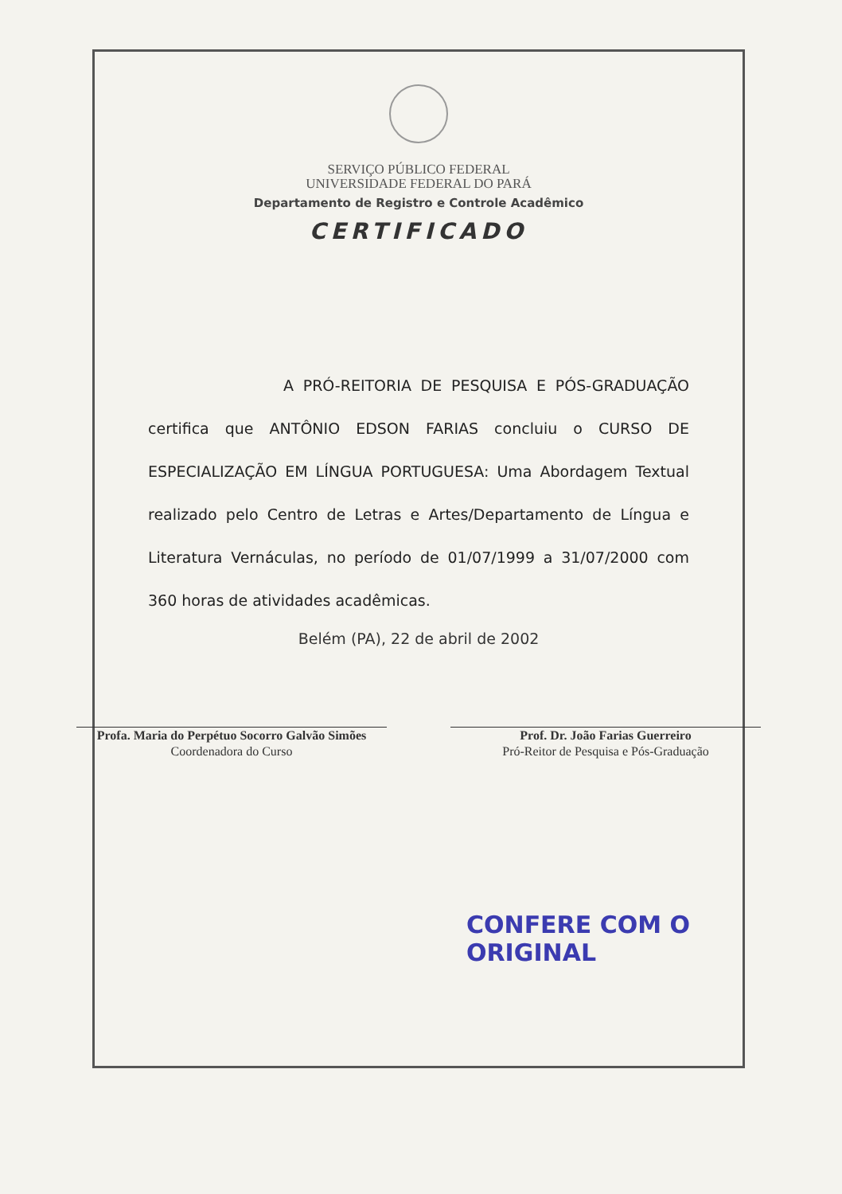SERVIÇO PÚBLICO FEDERAL
UNIVERSIDADE FEDERAL DO PARÁ
Departamento de Registro e Controle Acadêmico
CERTIFICADO
A PRÓ-REITORIA DE PESQUISA E PÓS-GRADUAÇÃO certifica que ANTÔNIO EDSON FARIAS concluiu o CURSO DE ESPECIALIZAÇÃO EM LÍNGUA PORTUGUESA: Uma Abordagem Textual realizado pelo Centro de Letras e Artes/Departamento de Língua e Literatura Vernáculas, no período de 01/07/1999 a 31/07/2000 com 360 horas de atividades acadêmicas.
Belém (PA), 22 de abril de 2002
Profa. Maria do Perpétuo Socorro Galvão Simões
Coordenadora do Curso
Prof. Dr. João Farias Guerreiro
Pró-Reitor de Pesquisa e Pós-Graduação
CONFERE COM O ORIGINAL